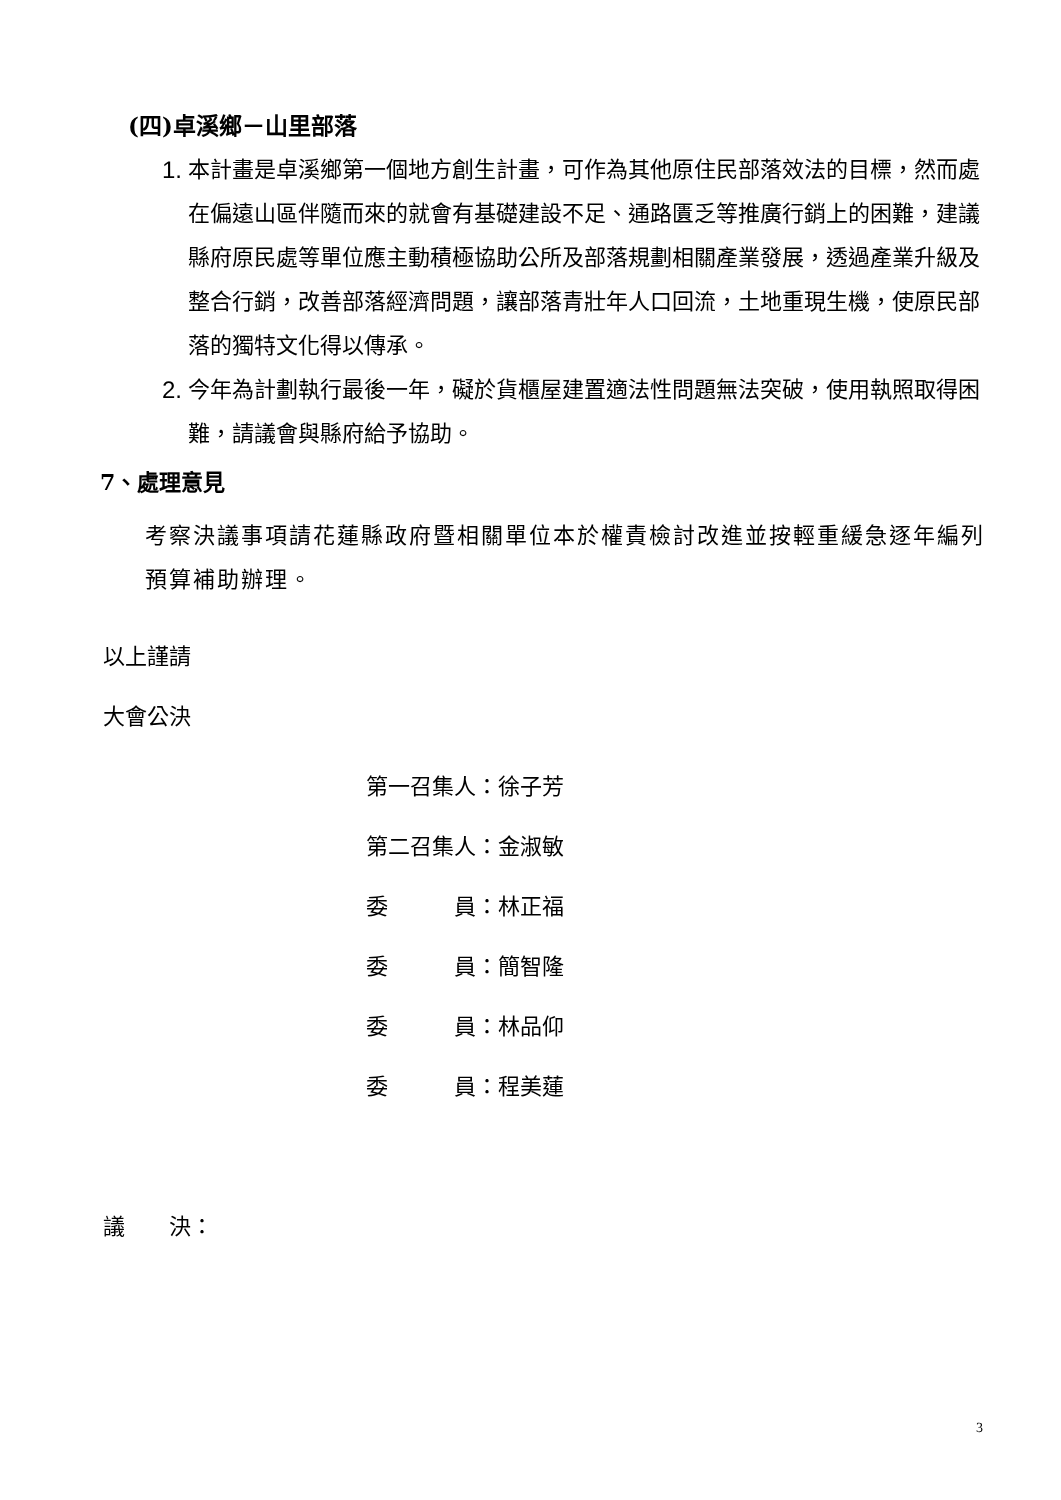(四)卓溪鄉－山里部落
1. 本計畫是卓溪鄉第一個地方創生計畫，可作為其他原住民部落效法的目標，然而處在偏遠山區伴隨而來的就會有基礎建設不足、通路匱乏等推廣行銷上的困難，建議縣府原民處等單位應主動積極協助公所及部落規劃相關產業發展，透過產業升級及整合行銷，改善部落經濟問題，讓部落青壯年人口回流，土地重現生機，使原民部落的獨特文化得以傳承。
2. 今年為計劃執行最後一年，礙於貨櫃屋建置適法性問題無法突破，使用執照取得困難，請議會與縣府給予協助。
7、處理意見
考察決議事項請花蓮縣政府暨相關單位本於權責檢討改進並按輕重緩急逐年編列預算補助辦理。
以上謹請
大會公決
第一召集人：徐子芳
第二召集人：金淑敏
委　　　員：林正福
委　　　員：簡智隆
委　　　員：林品仰
委　　　員：程美蓮
議　　決：
3